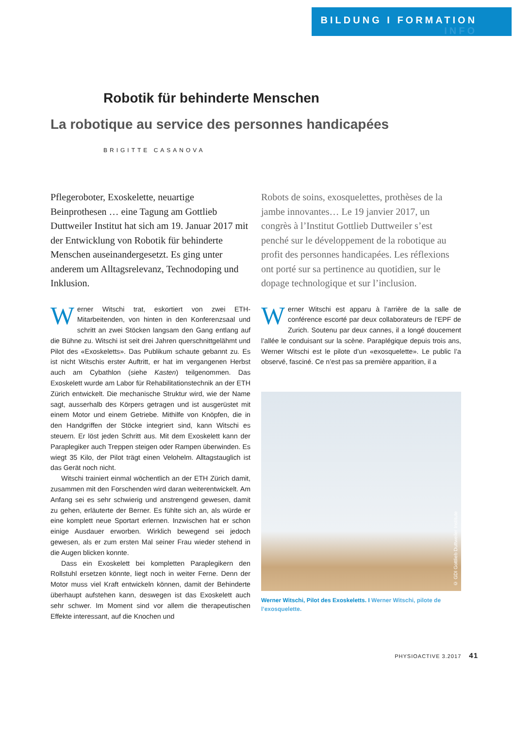BILDUNG I FORMATION
INFO
Robotik für behinderte Menschen
La robotique au service des personnes handicapées
BRIGITTE CASANOVA
Pflegeroboter, Exoskelette, neuartige Beinprothesen … eine Tagung am Gottlieb Duttweiler Institut hat sich am 19. Januar 2017 mit der Entwicklung von Robotik für behinderte Menschen auseinandergesetzt. Es ging unter anderem um Alltagsrelevanz, Technodoping und Inklusion.
Werner Witschi trat, eskortiert von zwei ETH-Mitarbeitenden, von hinten in den Konferenzsaal und schritt an zwei Stöcken langsam den Gang entlang auf die Bühne zu. Witschi ist seit drei Jahren querschnittgelähmt und Pilot des «Exoskeletts». Das Publikum schaute gebannt zu. Es ist nicht Witschis erster Auftritt, er hat im vergangenen Herbst auch am Cybathlon (siehe Kasten) teilgenommen. Das Exoskelett wurde am Labor für Rehabilitationstechnik an der ETH Zürich entwickelt. Die mechanische Struktur wird, wie der Name sagt, ausserhalb des Körpers getragen und ist ausgerüstet mit einem Motor und einem Getriebe. Mithilfe von Knöpfen, die in den Handgriffen der Stöcke integriert sind, kann Witschi es steuern. Er löst jeden Schritt aus. Mit dem Exoskelett kann der Paraplegiker auch Treppen steigen oder Rampen überwinden. Es wiegt 35 Kilo, der Pilot trägt einen Velohelm. Alltagstauglich ist das Gerät noch nicht.
Witschi trainiert einmal wöchentlich an der ETH Zürich damit, zusammen mit den Forschenden wird daran weiterentwickelt. Am Anfang sei es sehr schwierig und anstrengend gewesen, damit zu gehen, erläuterte der Berner. Es fühlte sich an, als würde er eine komplett neue Sportart erlernen. Inzwischen hat er schon einige Ausdauer erworben. Wirklich bewegend sei jedoch gewesen, als er zum ersten Mal seiner Frau wieder stehend in die Augen blicken konnte.
Dass ein Exoskelett bei kompletten Paraplegikern den Rollstuhl ersetzen könnte, liegt noch in weiter Ferne. Denn der Motor muss viel Kraft entwickeln können, damit der Behinderte überhaupt aufstehen kann, deswegen ist das Exoskelett auch sehr schwer. Im Moment sind vor allem die therapeutischen Effekte interessant, auf die Knochen und
Robots de soins, exosquelettes, prothèses de la jambe innovantes… Le 19 janvier 2017, un congrès à l’Institut Gottlieb Duttweiler s’est penché sur le développement de la robotique au profit des personnes handicapées. Les réflexions ont porté sur sa pertinence au quotidien, sur le dopage technologique et sur l’inclusion.
Werner Witschi est apparu à l’arrière de la salle de conférence escorté par deux collaborateurs de l’EPF de Zurich. Soutenu par deux cannes, il a longé doucement l’allée le conduisant sur la scène. Paraplégique depuis trois ans, Werner Witschi est le pilote d’un «exosquelette». Le public l’a observé, fasciné. Ce n’est pas sa première apparition, il a
© GDI Gottlieb Duttweiler Institute
Werner Witschi, Pilot des Exoskeletts. I Werner Witschi, pilote de l’exosquelette.
PHYSIOACTIVE 3.2017 41